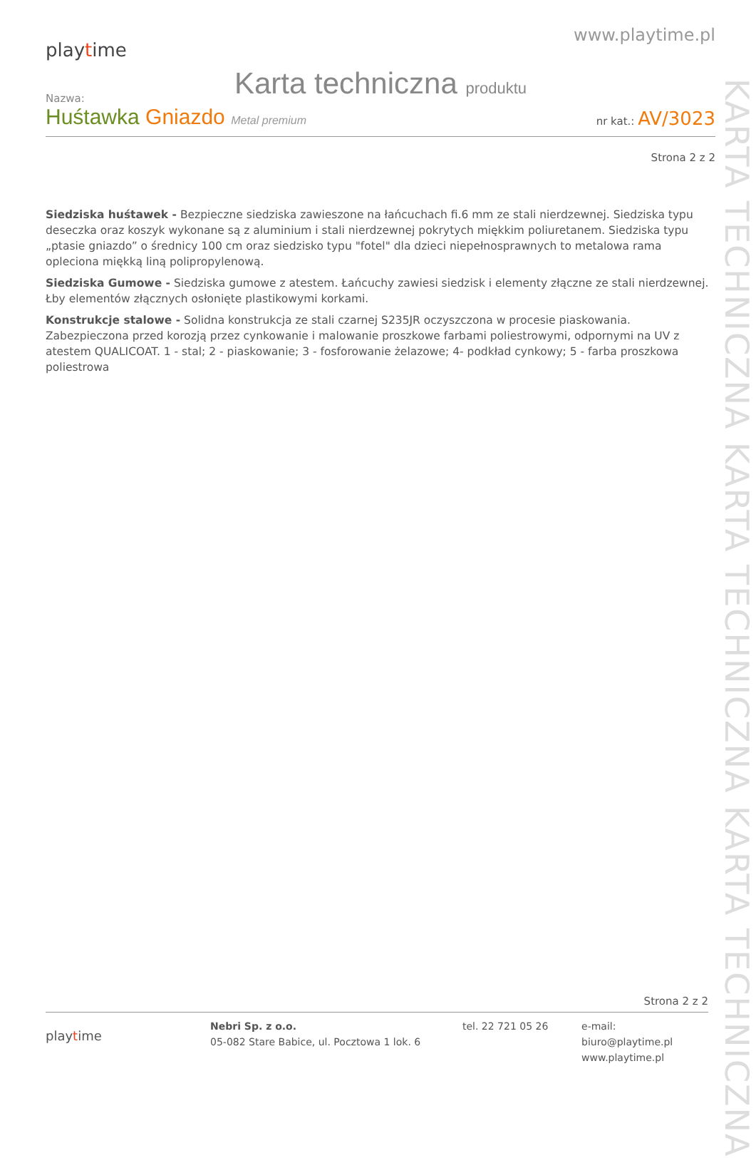playtime
www.playtime.pl
Karta techniczna produktu
Nazwa:
Huśtawka Gniazdo Metal premium
nr kat.: AV/3023
Strona 2 z 2
Siedziska huśtawek - Bezpieczne siedziska zawieszone na łańcuchach fi.6 mm ze stali nierdzewnej. Siedziska typu deseczka oraz koszyk wykonane są z aluminium i stali nierdzewnej pokrytych miękkim poliuretanem. Siedziska typu „ptasie gniazdo” o średnicy 100 cm oraz siedzisko typu "fotel" dla dzieci niepełnosprawnych to metalowa rama opleciona miękką liną polipropylenową.
Siedziska Gumowe - Siedziska gumowe z atestem. Łańcuchy zawiesi siedzisk i elementy złączne ze stali nierdzewnej. Łby elementów złącznych osłonięte plastikowymi korkami.
Konstrukcje stalowe - Solidna konstrukcja ze stali czarnej S235JR oczyszczona w procesie piaskowania. Zabezpieczona przed korozją przez cynkowanie i malowanie proszkowe farbami poliestrowymi, odpornymi na UV z atestem QUALICOAT. 1 - stal; 2 - piaskowanie; 3 - fosforowanie żelazowe; 4- podkład cynkowy; 5 - farba proszkowa poliestrowa
KARTA TECHNICZNA KARTA TECHNICZNA KARTA TECHNICZNA
Strona 2 z 2
playtime
Nebri Sp. z o.o.
05-082 Stare Babice, ul. Pocztowa 1 lok. 6
tel. 22 721 05 26 e-mail: biuro@playtime.pl
www.playtime.pl